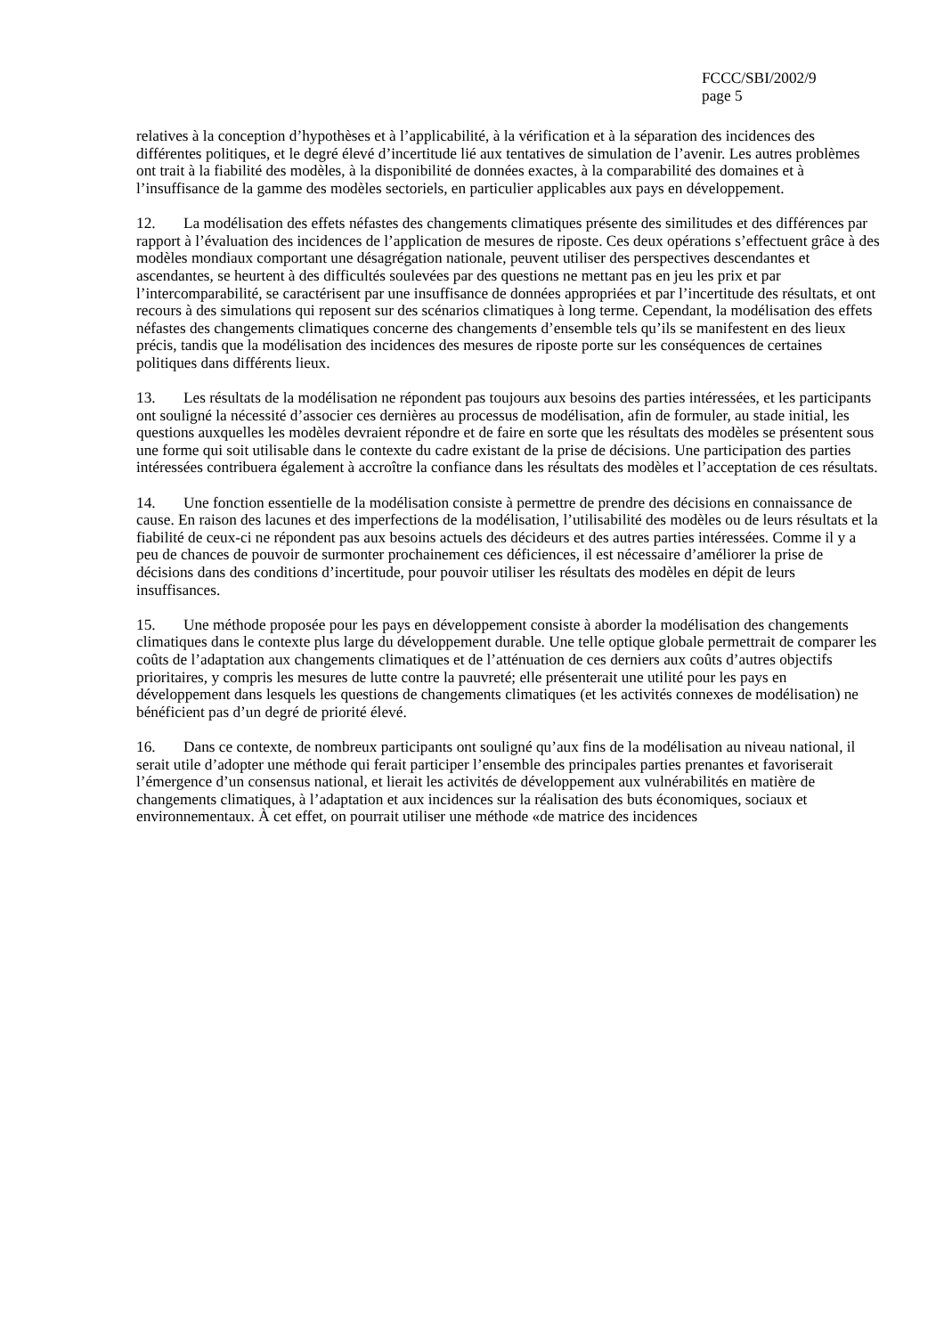FCCC/SBI/2002/9
page 5
relatives à la conception d’hypothèses et à l’applicabilité, à la vérification et à la séparation des incidences des différentes politiques, et le degré élevé d’incertitude lié aux tentatives de simulation de l’avenir. Les autres problèmes ont trait à la fiabilité des modèles, à la disponibilité de données exactes, à la comparabilité des domaines et à l’insuffisance de la gamme des modèles sectoriels, en particulier applicables aux pays en développement.
12. La modélisation des effets néfastes des changements climatiques présente des similitudes et des différences par rapport à l’évaluation des incidences de l’application de mesures de riposte. Ces deux opérations s’effectuent grâce à des modèles mondiaux comportant une désagrégation nationale, peuvent utiliser des perspectives descendantes et ascendantes, se heurtent à des difficultés soulevées par des questions ne mettant pas en jeu les prix et par l’intercomparabilité, se caractérisent par une insuffisance de données appropriées et par l’incertitude des résultats, et ont recours à des simulations qui reposent sur des scénarios climatiques à long terme. Cependant, la modélisation des effets néfastes des changements climatiques concerne des changements d’ensemble tels qu’ils se manifestent en des lieux précis, tandis que la modélisation des incidences des mesures de riposte porte sur les conséquences de certaines politiques dans différents lieux.
13. Les résultats de la modélisation ne répondent pas toujours aux besoins des parties intéressées, et les participants ont souligné la nécessité d’associer ces dernières au processus de modélisation, afin de formuler, au stade initial, les questions auxquelles les modèles devraient répondre et de faire en sorte que les résultats des modèles se présentent sous une forme qui soit utilisable dans le contexte du cadre existant de la prise de décisions. Une participation des parties intéressées contribuera également à accroître la confiance dans les résultats des modèles et l’acceptation de ces résultats.
14. Une fonction essentielle de la modélisation consiste à permettre de prendre des décisions en connaissance de cause. En raison des lacunes et des imperfections de la modélisation, l’utilisabilité des modèles ou de leurs résultats et la fiabilité de ceux-ci ne répondent pas aux besoins actuels des décideurs et des autres parties intéressées. Comme il y a peu de chances de pouvoir de surmonter prochainement ces déficiences, il est nécessaire d’améliorer la prise de décisions dans des conditions d’incertitude, pour pouvoir utiliser les résultats des modèles en dépit de leurs insuffisances.
15. Une méthode proposée pour les pays en développement consiste à aborder la modélisation des changements climatiques dans le contexte plus large du développement durable. Une telle optique globale permettrait de comparer les coûts de l’adaptation aux changements climatiques et de l’atténuation de ces derniers aux coûts d’autres objectifs prioritaires, y compris les mesures de lutte contre la pauvreté; elle présenterait une utilité pour les pays en développement dans lesquels les questions de changements climatiques (et les activités connexes de modélisation) ne bénéficient pas d’un degré de priorité élevé.
16. Dans ce contexte, de nombreux participants ont souligné qu’aux fins de la modélisation au niveau national, il serait utile d’adopter une méthode qui ferait participer l’ensemble des principales parties prenantes et favoriserait l’émergence d’un consensus national, et lierait les activités de développement aux vulnérabilités en matière de changements climatiques, à l’adaptation et aux incidences sur la réalisation des buts économiques, sociaux et environnementaux. À cet effet, on pourrait utiliser une méthode «de matrice des incidences